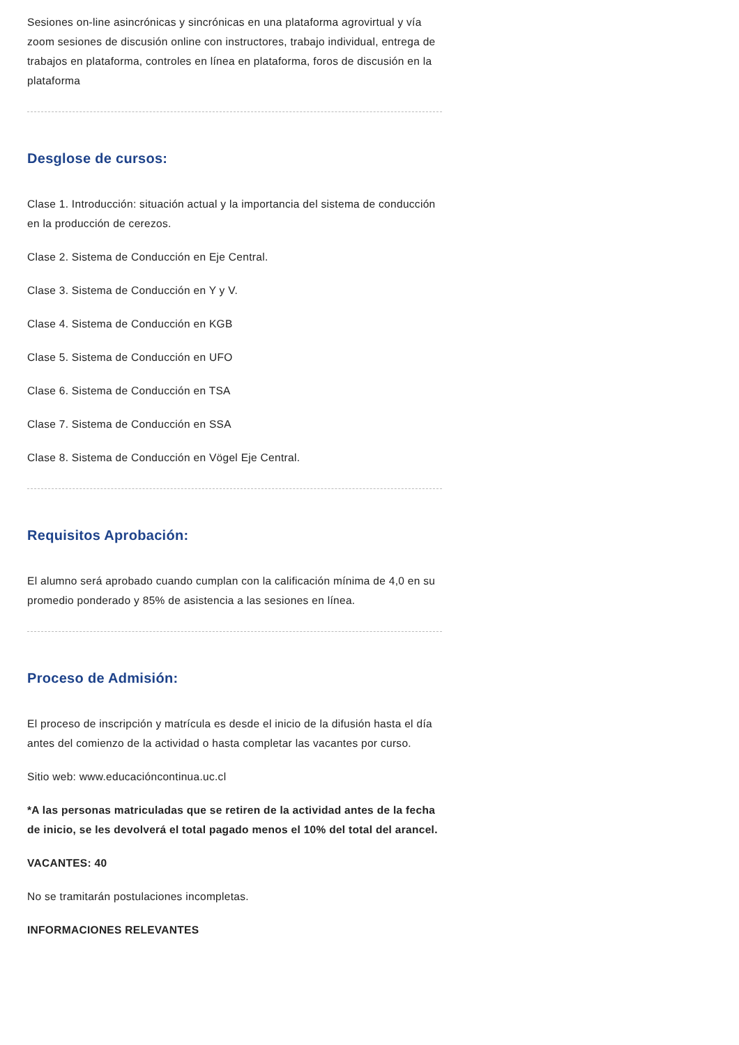Sesiones on-line asincrónicas y sincrónicas en una plataforma agrovirtual y vía zoom sesiones de discusión online con instructores, trabajo individual, entrega de trabajos en plataforma, controles en línea en plataforma, foros de discusión en la plataforma
Desglose de cursos:
Clase 1. Introducción: situación actual y la importancia del sistema de conducción en la producción de cerezos.
Clase 2. Sistema de Conducción en Eje Central.
Clase 3. Sistema de Conducción en Y y V.
Clase 4. Sistema de Conducción en KGB
Clase 5. Sistema de Conducción en UFO
Clase 6. Sistema de Conducción en TSA
Clase 7. Sistema de Conducción en SSA
Clase 8. Sistema de Conducción en Vögel Eje Central.
Requisitos Aprobación:
El alumno será aprobado cuando cumplan con la calificación mínima de 4,0 en su promedio ponderado y 85% de asistencia a las sesiones en línea.
Proceso de Admisión:
El proceso de inscripción y matrícula es desde el inicio de la difusión hasta el día antes del comienzo de la actividad o hasta completar las vacantes por curso.
Sitio web: www.educacióncontinua.uc.cl
*A las personas matriculadas que se retiren de la actividad antes de la fecha de inicio, se les devolverá el total pagado menos el 10% del total del arancel.
VACANTES: 40
No se tramitarán postulaciones incompletas.
INFORMACIONES RELEVANTES